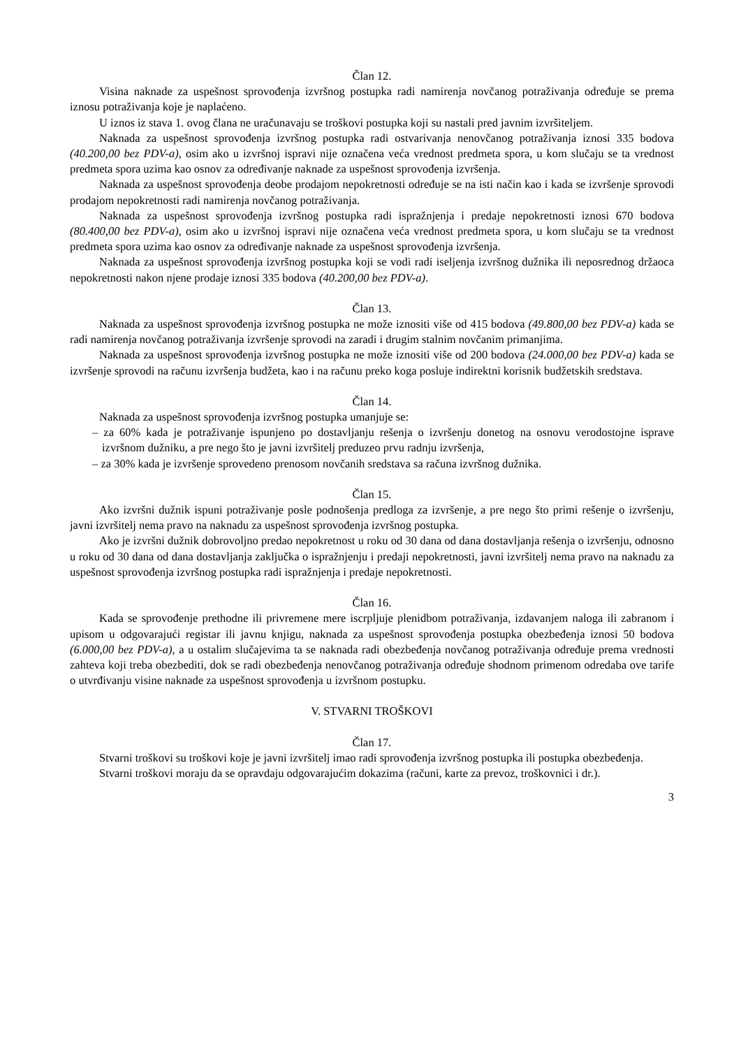Član 12.
Visina naknade za uspešnost sprovođenja izvršnog postupka radi namirenja novčanog potraživanja određuje se prema iznosu potraživanja koje je naplaćeno.
U iznos iz stava 1. ovog člana ne uračunavaju se troškovi postupka koji su nastali pred javnim izvršiteljem.
Naknada za uspešnost sprovođenja izvršnog postupka radi ostvarivanja nenovčanog potraživanja iznosi 335 bodova (40.200,00 bez PDV-a), osim ako u izvršnoj ispravi nije označena veća vrednost predmeta spora, u kom slučaju se ta vrednost predmeta spora uzima kao osnov za određivanje naknade za uspešnost sprovođenja izvršenja.
Naknada za uspešnost sprovođenja deobe prodajom nepokretnosti određuje se na isti način kao i kada se izvršenje sprovodi prodajom nepokretnosti radi namirenja novčanog potraživanja.
Naknada za uspešnost sprovođenja izvršnog postupka radi ispražnjenja i predaje nepokretnosti iznosi 670 bodova (80.400,00 bez PDV-a), osim ako u izvršnoj ispravi nije označena veća vrednost predmeta spora, u kom slučaju se ta vrednost predmeta spora uzima kao osnov za određivanje naknade za uspešnost sprovođenja izvršenja.
Naknada za uspešnost sprovođenja izvršnog postupka koji se vodi radi iseljenja izvršnog dužnika ili neposrednog držaoca nepokretnosti nakon njene prodaje iznosi 335 bodova (40.200,00 bez PDV-a).
Član 13.
Naknada za uspešnost sprovođenja izvršnog postupka ne može iznositi više od 415 bodova (49.800,00 bez PDV-a) kada se radi namirenja novčanog potraživanja izvršenje sprovodi na zaradi i drugim stalnim novčanim primanjima.
Naknada za uspešnost sprovođenja izvršnog postupka ne može iznositi više od 200 bodova (24.000,00 bez PDV-a) kada se izvršenje sprovodi na računu izvršenja budžeta, kao i na računu preko koga posluje indirektni korisnik budžetskih sredstava.
Član 14.
Naknada za uspešnost sprovođenja izvršnog postupka umanjuje se:
– za 60% kada je potraživanje ispunjeno po dostavljanju rešenja o izvršenju donetog na osnovu verodostojne isprave izvršnom dužniku, a pre nego što je javni izvršitelj preduzeo prvu radnju izvršenja,
– za 30% kada je izvršenje sprovedeno prenosom novčanih sredstava sa računa izvršnog dužnika.
Član 15.
Ako izvršni dužnik ispuni potraživanje posle podnošenja predloga za izvršenje, a pre nego što primi rešenje o izvršenju, javni izvršitelj nema pravo na naknadu za uspešnost sprovođenja izvršnog postupka.
Ako je izvršni dužnik dobrovoljno predao nepokretnost u roku od 30 dana od dana dostavljanja rešenja o izvršenju, odnosno u roku od 30 dana od dana dostavljanja zaključka o ispražnjenju i predaji nepokretnosti, javni izvršitelj nema pravo na naknadu za uspešnost sprovođenja izvršnog postupka radi ispražnjenja i predaje nepokretnosti.
Član 16.
Kada se sprovođenje prethodne ili privremene mere iscrpljuje plenidbom potraživanja, izdavanjem naloga ili zabranom i upisom u odgovarajući registar ili javnu knjigu, naknada za uspešnost sprovođenja postupka obezbeđenja iznosi 50 bodova (6.000,00 bez PDV-a), a u ostalim slučajevima ta se naknada radi obezbeđenja novčanog potraživanja određuje prema vrednosti zahteva koji treba obezbediti, dok se radi obezbeđenja nenovčanog potraživanja određuje shodnom primenom odredaba ove tarife o utvrđivanju visine naknade za uspešnost sprovođenja u izvršnom postupku.
V. STVARNI TROŠKOVI
Član 17.
Stvarni troškovi su troškovi koje je javni izvršitelj imao radi sprovođenja izvršnog postupka ili postupka obezbeđenja.
Stvarni troškovi moraju da se opravdaju odgovarajućim dokazima (računi, karte za prevoz, troškovnici i dr.).
3